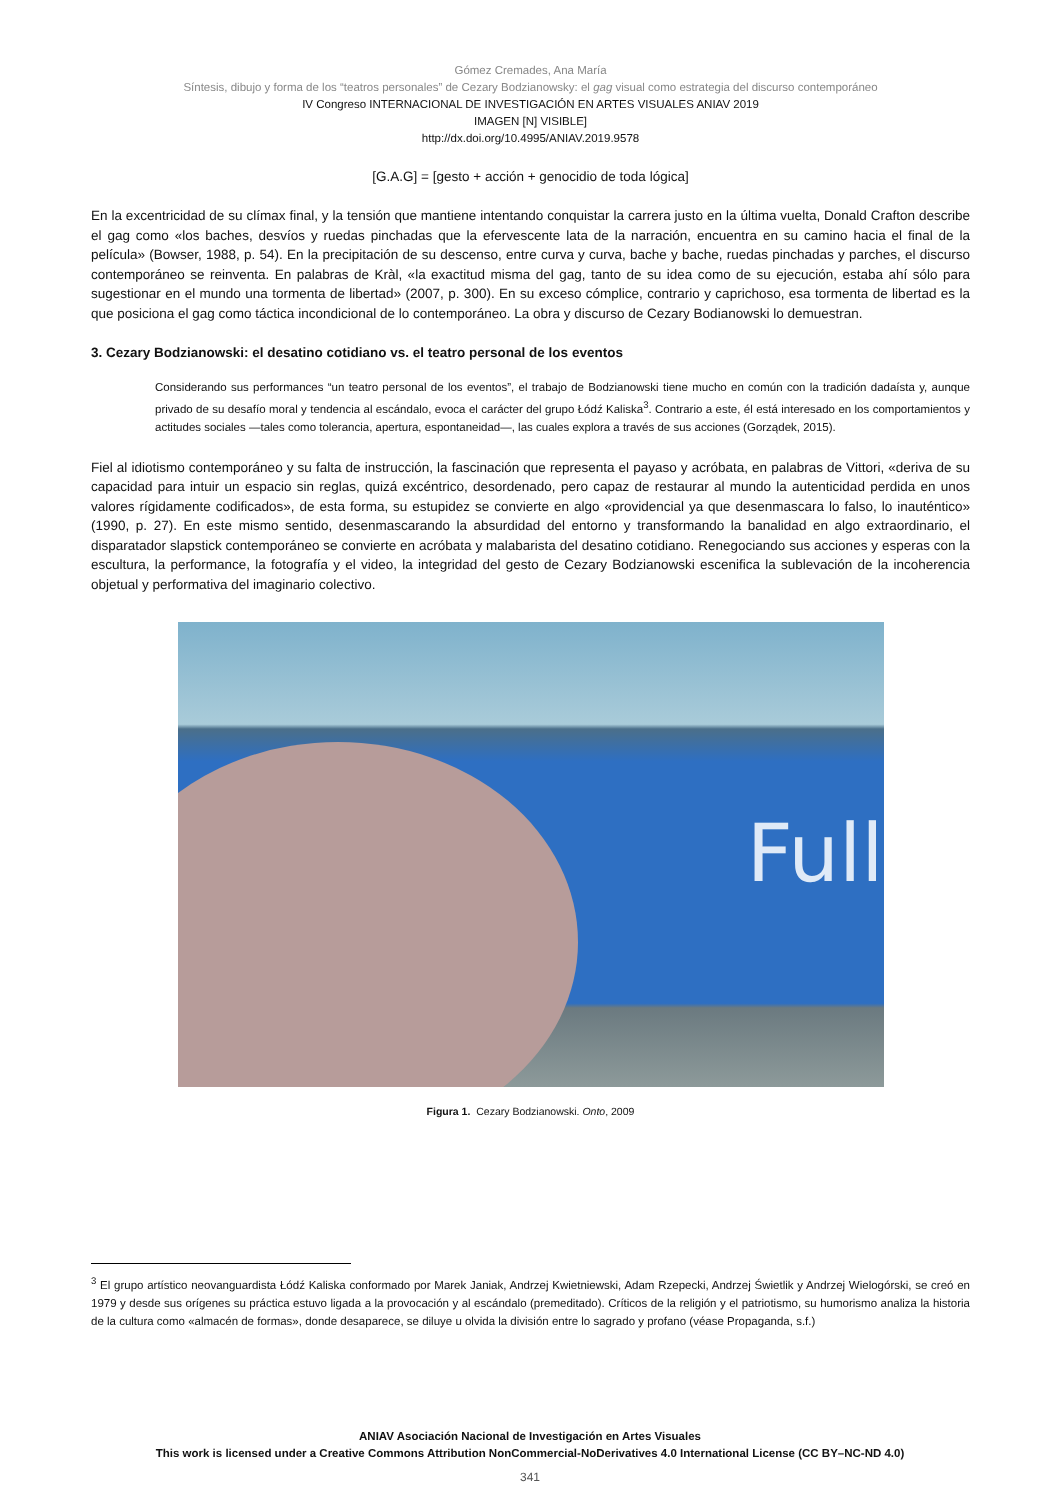Gómez Cremades, Ana María
Síntesis, dibujo y forma de los “teatros personales” de Cezary Bodzianowsky: el gag visual como estrategia del discurso contemporáneo
IV Congreso INTERNACIONAL DE INVESTIGACIÓN EN ARTES VISUALES ANIAV 2019
IMAGEN [N] VISIBLE]
http://dx.doi.org/10.4995/ANIAV.2019.9578
[G.A.G] = [gesto + acción + genocidio de toda lógica]
En la excentricidad de su clímax final, y la tensión que mantiene intentando conquistar la carrera justo en la última vuelta, Donald Crafton describe el gag como «los baches, desvíos y ruedas pinchadas que la efervescente lata de la narración, encuentra en su camino hacia el final de la película» (Bowser, 1988, p. 54). En la precipitación de su descenso, entre curva y curva, bache y bache, ruedas pinchadas y parches, el discurso contemporáneo se reinventa. En palabras de Kràl, «la exactitud misma del gag, tanto de su idea como de su ejecución, estaba ahí sólo para sugestionar en el mundo una tormenta de libertad» (2007, p. 300). En su exceso cómplice, contrario y caprichoso, esa tormenta de libertad es la que posiciona el gag como táctica incondicional de lo contemporáneo. La obra y discurso de Cezary Bodianowski lo demuestran.
3. Cezary Bodzianowski: el desatino cotidiano vs. el teatro personal de los eventos
Considerando sus performances “un teatro personal de los eventos”, el trabajo de Bodzianowski tiene mucho en común con la tradición dadaísta y, aunque privado de su desafío moral y tendencia al escándalo, evoca el carácter del grupo Łódź Kaliska<sup>3</sup>. Contrario a este, él está interesado en los comportamientos y actitudes sociales —tales como tolerancia, apertura, espontaneidad—, las cuales explora a través de sus acciones (Gorządek, 2015).
Fiel al idiotismo contemporáneo y su falta de instrucción, la fascinación que representa el payaso y acróbata, en palabras de Vittori, «deriva de su capacidad para intuir un espacio sin reglas, quizá excéntrico, desordenado, pero capaz de restaurar al mundo la autenticidad perdida en unos valores rígidamente codificados», de esta forma, su estupidez se convierte en algo «providencial ya que desenmascara lo falso, lo inauténtico» (1990, p. 27). En este mismo sentido, desenmascarando la absurdidad del entorno y transformando la banalidad en algo extraordinario, el disparatador slapstick contemporáneo se convierte en acróbata y malabarista del desatino cotidiano. Renegociando sus acciones y esperas con la escultura, la performance, la fotografía y el video, la integridad del gesto de Cezary Bodzianowski escenifica la sublevación de la incoherencia objetual y performativa del imaginario colectivo.
Full
Figura 1. Cezary Bodzianowski. Onto, 2009
<sup>3</sup> El grupo artístico neovanguardista Łódź Kaliska conformado por Marek Janiak, Andrzej Kwietniewski, Adam Rzepecki, Andrzej Świetlik y Andrzej Wielogórski, se creó en 1979 y desde sus orígenes su práctica estuvo ligada a la provocación y al escándalo (premeditado). Críticos de la religión y el patriotismo, su humorismo analiza la historia de la cultura como «almacén de formas», donde desaparece, se diluye u olvida la división entre lo sagrado y profano (véase Propaganda, s.f.)
ANIAV Asociación Nacional de Investigación en Artes Visuales
This work is licensed under a Creative Commons Attribution NonCommercial-NoDerivatives 4.0 International License (CC BY–NC-ND 4.0)
341